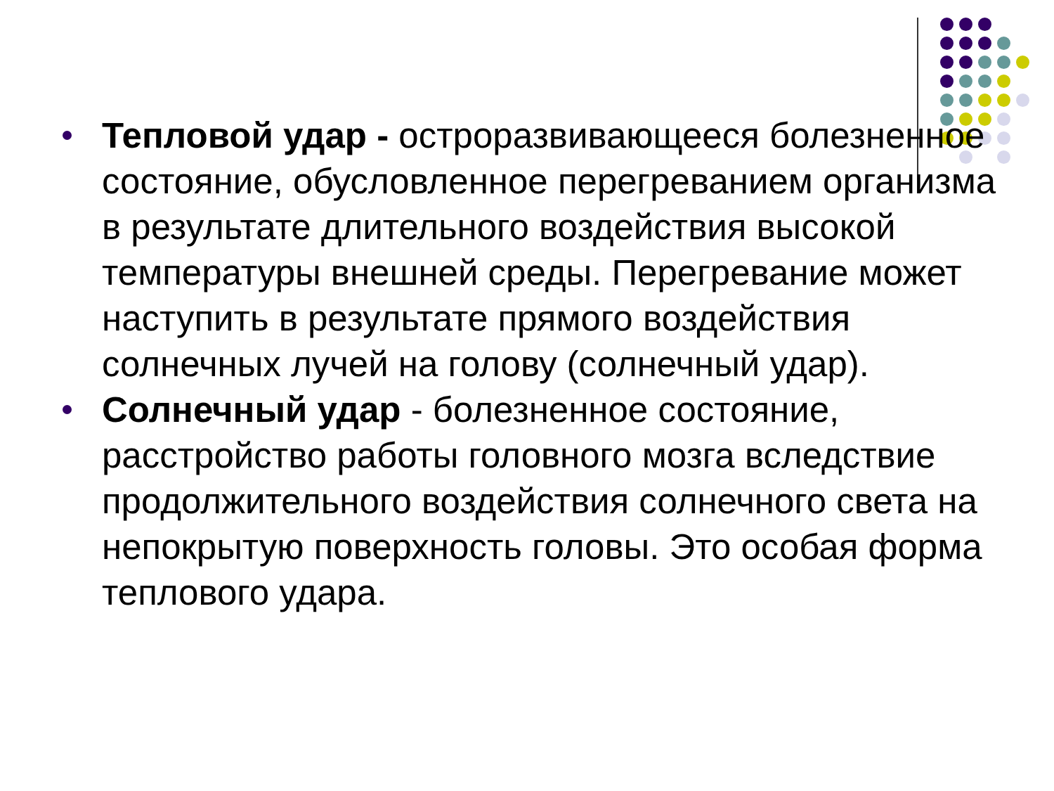Тепловой удар - остроразвивающееся болезненное состояние, обусловленное перегреванием организма в результате длительного воздействия высокой температуры внешней среды. Перегревание может наступить в результате прямого воздействия солнечных лучей на голову (солнечный удар).
Солнечный удар - болезненное состояние, расстройство работы головного мозга вследствие продолжительного воздействия солнечного света на непокрытую поверхность головы. Это особая форма теплового удара.